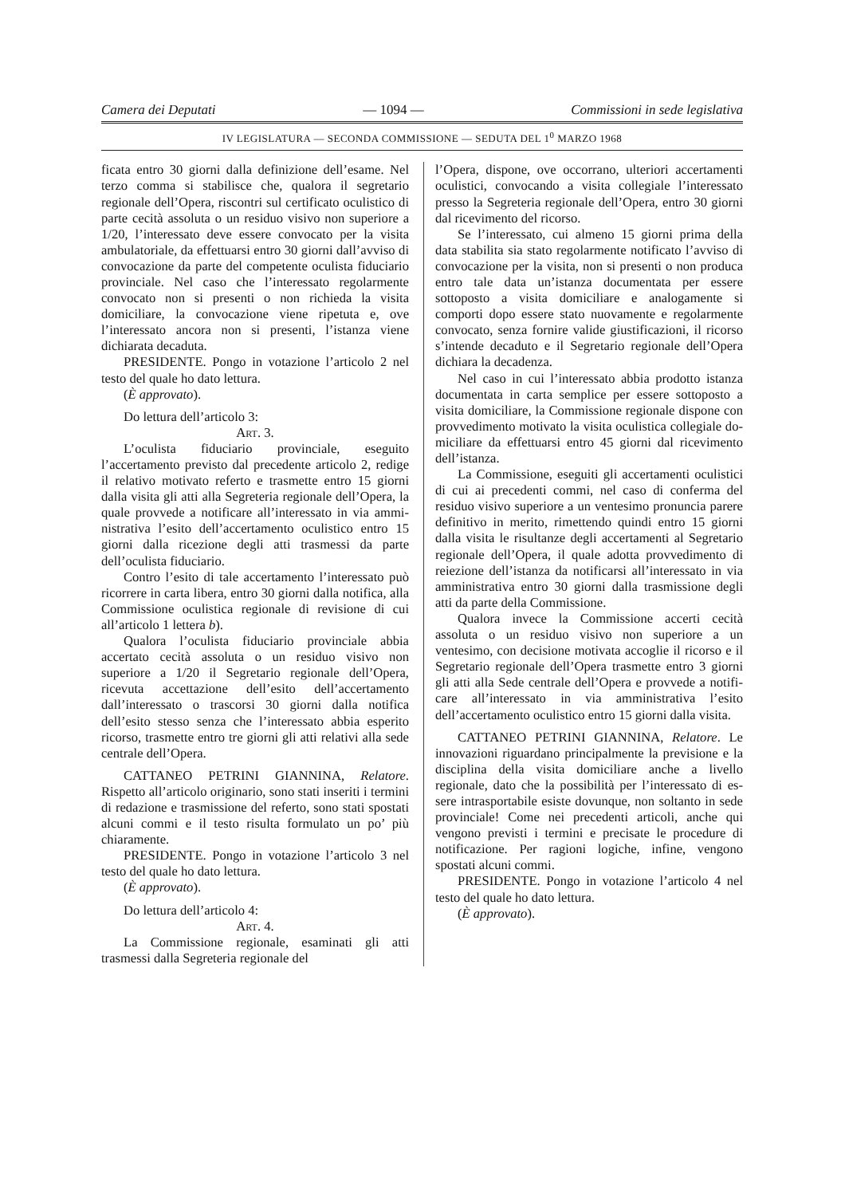Camera dei Deputati — 1094 — Commissioni in sede legislativa
IV LEGISLATURA — SECONDA COMMISSIONE — SEDUTA DEL 1<sup>0</sup> MARZO 1968
ficata entro 30 giorni dalla definizione del­l’esame. Nel terzo comma si stabilisce che, qualora il segretario regionale dell’Opera, ri­scontri sul certificato oculistico di parte ce­cità assoluta o un residuo visivo non superio­re a 1/20, l’interessato deve essere convocato per la visita ambulatoriale, da effettuarsi en­tro 30 giorni dall’avviso di convocazione da parte del competente oculista fiduciario pro­vinciale. Nel caso che l’interessato regolar­mente convocato non si presenti o non richie­da la visita domiciliare, la convocazione vie­ne ripetuta e, ove l’interessato ancora non si presenti, l’istanza viene dichiarata decaduta.
PRESIDENTE. Pongo in votazione l’arti­colo 2 nel testo del quale ho dato lettura.
(È approvato).
Do lettura dell’articolo 3:
Art. 3.
L’oculista fiduciario provinciale, eseguito l’accertamento previsto dal precedente artico­lo 2, redige il relativo motivato referto e tra­smette entro 15 giorni dalla visita gli atti alla Segreteria regionale dell’Opera, la quale prov­vede a notificare all’interessato in via ammi­nistrativa l’esito dell’accertamento oculistico entro 15 giorni dalla ricezione degli atti tra­smessi da parte dell’oculista fiduciario.
Contro l’esito di tale accertamento l’inte­ressato può ricorrere in carta libera, entro 30 giorni dalla notifica, alla Commissione oculi­stica regionale di revisione di cui all’artico­lo 1 lettera b).
Qualora l’oculista fiduciario provinciale abbia accertato cecità assoluta o un residuo visivo non superiore a 1/20 il Segretario regio­nale dell’Opera, ricevuta accettazione dell’esi­to dell’accertamento dall’interessato o tra­scorsi 30 giorni dalla notifica dell’esito stesso senza che l’interessato abbia esperito ricor­so, trasmette entro tre giorni gli atti relativi alla sede centrale dell’Opera.
CATTANEO PETRINI GIANNINA, Rela­tore. Rispetto all’articolo originario, sono sta­ti inseriti i termini di redazione e trasmissio­ne del referto, sono stati spostati alcuni com­mi e il testo risulta formulato un po’ più chiaramente.
PRESIDENTE. Pongo in votazione l’arti­colo 3 nel testo del quale ho dato lettura.
(È approvato).
Do lettura dell’articolo 4:
Art. 4.
La Commissione regionale, esaminati gli atti trasmessi dalla Segreteria regionale del­
l’Opera, dispone, ove occorrano, ulteriori ac­certamenti oculistici, convocando a visita colle­giale l’interessato presso la Segreteria regio­nale dell’Opera, entro 30 giorni dal ricevimen­to del ricorso.
Se l’interessato, cui almeno 15 giorni pri­ma della data stabilita sia stato regolarmente notificato l’avviso di convocazione per la vi­sita, non si presenti o non produca entro tale data un’istanza documentata per essere sottoposto a visita domiciliare e analogamen­te si comporti dopo essere stato nuovamente e regolarmente convocato, senza fornire valide giustificazioni, il ricorso s’intende decaduto e il Segretario regionale dell’Opera dichiara la decadenza.
Nel caso in cui l’interessato abbia prodotto istanza documentata in carta semplice per essere sottoposto a visita domiciliare, la Com­missione regionale dispone con provvedimen­to motivato la visita oculistica collegiale do­miciliare da effettuarsi entro 45 giorni dal ri­cevimento dell’istanza.
La Commissione, eseguiti gli accertamenti oculistici di cui ai precedenti commi, nel caso di conferma del residuo visivo superiore a un ventesimo pronuncia parere definitivo in merito, rimettendo quindi entro 15 giorni dal­la visita le risultanze degli accertamenti al Segretario regionale dell’Opera, il quale adot­ta provvedimento di reiezione dell’istanza da notificarsi all’interessato in via amministra­tiva entro 30 giorni dalla trasmissione degli atti da parte della Commissione.
Qualora invece la Commissione accerti ce­cità assoluta o un residuo visivo non superiore a un ventesimo, con decisione motivata acco­glie il ricorso e il Segretario regionale del­l’Opera trasmette entro 3 giorni gli atti alla Sede centrale dell’Opera e provvede a notifi­care all’interessato in via amministrativa l’esi­to dell’accertamento oculistico entro 15 giorni dalla visita.
CATTANEO PETRINI GIANNINA, Rela­tore. Le innovazioni riguardano principal­mente la previsione e la disciplina della vi­sita domiciliare anche a livello regionale, dato che la possibilità per l’interessato di es­sere intrasportabile esiste dovunque, non sol­tanto in sede provinciale! Come nei prece­denti articoli, anche qui vengono previsti i termini e precisate le procedure di notifica­zione. Per ragioni logiche, infine, vengono spostati alcuni commi.
PRESIDENTE. Pongo in votazione l’arti­colo 4 nel testo del quale ho dato lettura.
(È approvato).